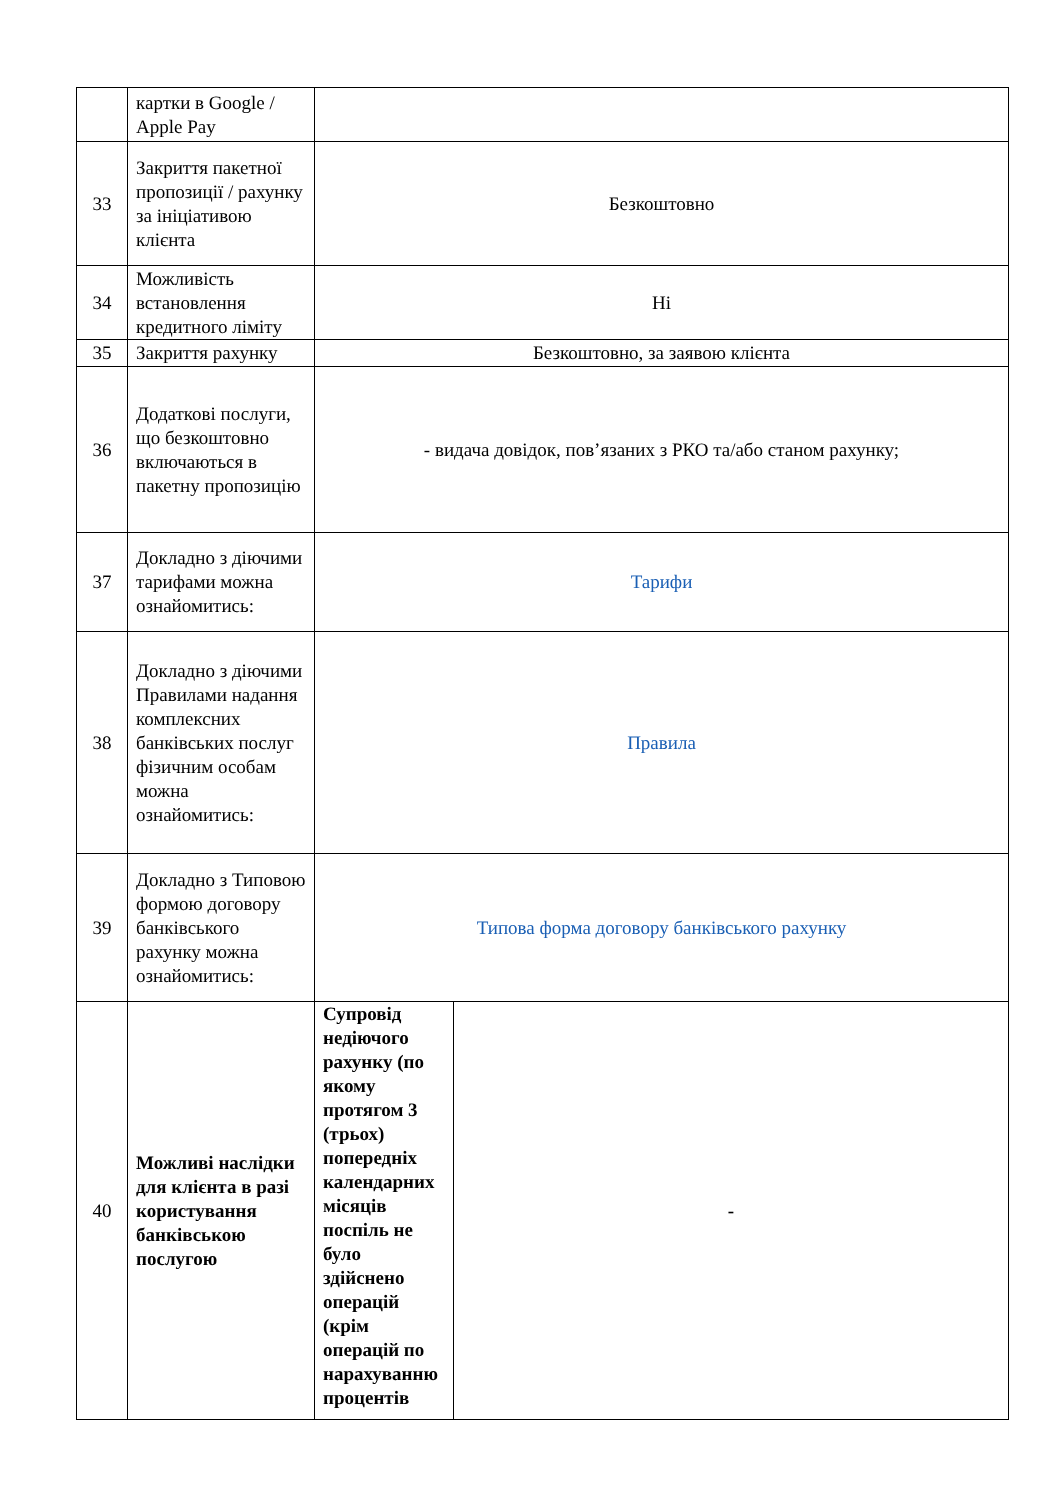| | картки в Google / Apple Pay | | |
| 33 | Закриття пакетної пропозиції / рахунку за ініціативою клієнта | Безкоштовно | |
| 34 | Можливість встановлення кредитного ліміту | Ні | |
| 35 | Закриття рахунку | Безкоштовно, за заявою клієнта | |
| 36 | Додаткові послуги, що безкоштовно включаються в пакетну пропозицію | - видача довідок, пов’язаних з РКО та/або станом рахунку; | |
| 37 | Докладно з діючими тарифами можна ознайомитись: | Тарифи | |
| 38 | Докладно з діючими Правилами надання комплексних банківських послуг фізичним особам можна ознайомитись: | Правила | |
| 39 | Докладно з Типовою формою договору банківського рахунку можна ознайомитись: | Типова форма договору банківського рахунку | |
| 40 | Можливі наслідки для клієнта в разі користування банківською послугою | Супровід недіючого рахунку (по якому протягом 3 (трьох) попередніх календарних місяців поспіль не було здійснено операцій (крім операцій по нарахуванню процентів | - |